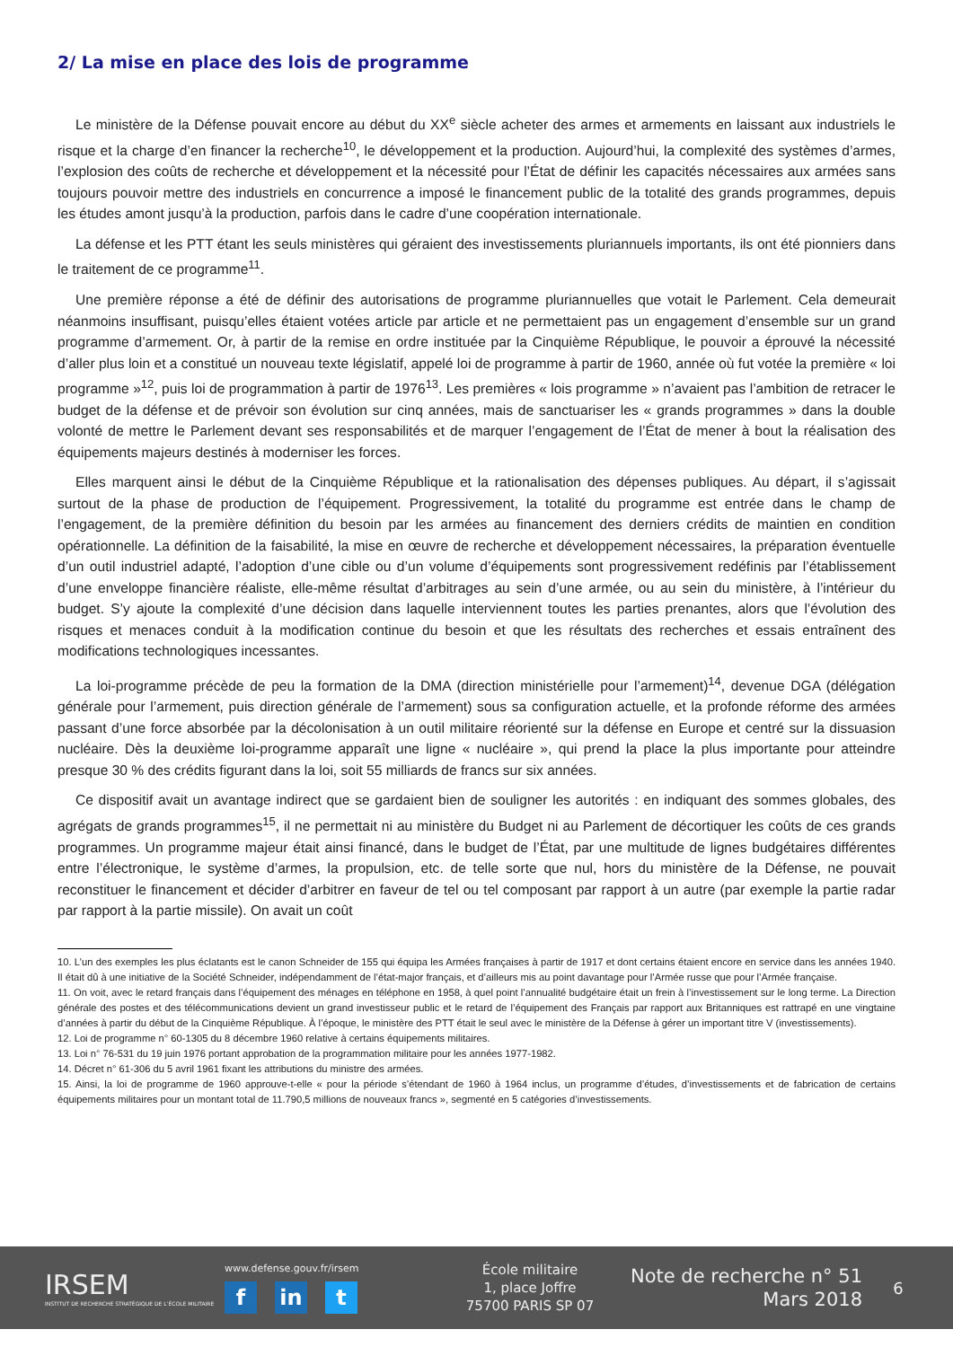2/ La mise en place des lois de programme
Le ministère de la Défense pouvait encore au début du XX<sup>e</sup> siècle acheter des armes et armements en laissant aux industriels le risque et la charge d’en financer la recherche<sup>10</sup>, le développement et la production. Aujourd’hui, la complexité des systèmes d’armes, l’explosion des coûts de recherche et développement et la nécessité pour l’État de définir les capacités nécessaires aux armées sans toujours pouvoir mettre des industriels en concurrence a imposé le financement public de la totalité des grands programmes, depuis les études amont jusqu’à la production, parfois dans le cadre d’une coopération internationale.
La défense et les PTT étant les seuls ministères qui géraient des investissements pluriannuels importants, ils ont été pionniers dans le traitement de ce programme<sup>11</sup>.
Une première réponse a été de définir des autorisations de programme pluriannuelles que votait le Parlement. Cela demeurait néanmoins insuffisant, puisqu’elles étaient votées article par article et ne permettaient pas un engagement d’ensemble sur un grand programme d’armement. Or, à partir de la remise en ordre instituée par la Cinquième République, le pouvoir a éprouvé la nécessité d’aller plus loin et a constitué un nouveau texte législatif, appelé loi de programme à partir de 1960, année où fut votée la première « loi programme »<sup>12</sup>, puis loi de programmation à partir de 1976<sup>13</sup>. Les premières « lois programme » n’avaient pas l’ambition de retracer le budget de la défense et de prévoir son évolution sur cinq années, mais de sanctuariser les « grands programmes » dans la double volonté de mettre le Parlement devant ses responsabilités et de marquer l’engagement de l’État de mener à bout la réalisation des équipements majeurs destinés à moderniser les forces.
Elles marquent ainsi le début de la Cinquième République et la rationalisation des dépenses publiques. Au départ, il s’agissait surtout de la phase de production de l’équipement. Progressivement, la totalité du programme est entrée dans le champ de l’engagement, de la première définition du besoin par les armées au financement des derniers crédits de maintien en condition opérationnelle. La définition de la faisabilité, la mise en œuvre de recherche et développement nécessaires, la préparation éventuelle d’un outil industriel adapté, l’adoption d’une cible ou d’un volume d’équipements sont progressivement redéfinis par l’établissement d’une enveloppe financière réaliste, elle-même résultat d’arbitrages au sein d’une armée, ou au sein du ministère, à l’intérieur du budget. S’y ajoute la complexité d’une décision dans laquelle interviennent toutes les parties prenantes, alors que l’évolution des risques et menaces conduit à la modification continue du besoin et que les résultats des recherches et essais entraînent des modifications technologiques incessantes.
La loi-programme précède de peu la formation de la DMA (direction ministérielle pour l’armement)<sup>14</sup>, devenue DGA (délégation générale pour l’armement, puis direction générale de l’armement) sous sa configuration actuelle, et la profonde réforme des armées passant d’une force absorbée par la décolonisation à un outil militaire réorienté sur la défense en Europe et centré sur la dissuasion nucléaire. Dès la deuxième loi-programme apparaît une ligne « nucléaire », qui prend la place la plus importante pour atteindre presque 30 % des crédits figurant dans la loi, soit 55 milliards de francs sur six années.
Ce dispositif avait un avantage indirect que se gardaient bien de souligner les autorités : en indiquant des sommes globales, des agrégats de grands programmes<sup>15</sup>, il ne permettait ni au ministère du Budget ni au Parlement de décortiquer les coûts de ces grands programmes. Un programme majeur était ainsi financé, dans le budget de l’État, par une multitude de lignes budgétaires différentes entre l’électronique, le système d’armes, la propulsion, etc. de telle sorte que nul, hors du ministère de la Défense, ne pouvait reconstituer le financement et décider d’arbitrer en faveur de tel ou tel composant par rapport à un autre (par exemple la partie radar par rapport à la partie missile). On avait un coût
10. L’un des exemples les plus éclatants est le canon Schneider de 155 qui équipa les Armées françaises à partir de 1917 et dont certains étaient encore en service dans les années 1940. Il était dû à une initiative de la Société Schneider, indépendamment de l’état-major français, et d’ailleurs mis au point davantage pour l’Armée russe que pour l’Armée française.
11. On voit, avec le retard français dans l’équipement des ménages en téléphone en 1958, à quel point l’annualité budgétaire était un frein à l’investissement sur le long terme. La Direction générale des postes et des télécommunications devient un grand investisseur public et le retard de l’équipement des Français par rapport aux Britanniques est rattrapé en une vingtaine d’années à partir du début de la Cinquième République. À l’époque, le ministère des PTT était le seul avec le ministère de la Défense à gérer un important titre V (investissements).
12. Loi de programme n° 60-1305 du 8 décembre 1960 relative à certains équipements militaires.
13. Loi n° 76-531 du 19 juin 1976 portant approbation de la programmation militaire pour les années 1977-1982.
14. Décret n° 61-306 du 5 avril 1961 fixant les attributions du ministre des armées.
15. Ainsi, la loi de programme de 1960 approuve-t-elle « pour la période s’étendant de 1960 à 1964 inclus, un programme d’études, d’investissements et de fabrication de certains équipements militaires pour un montant total de 11.790,5 millions de nouveaux francs », segmenté en 5 catégories d’investissements.
IRSEM
INSTITUT DE RECHERCHE STRATÉGIQUE DE L’ÉCOLE MILITAIRE
www.defense.gouv.fr/irsem
fin t
École militaire
1, place Joffre
75700 PARIS SP 07
Note de recherche n° 51
Mars 2018
6